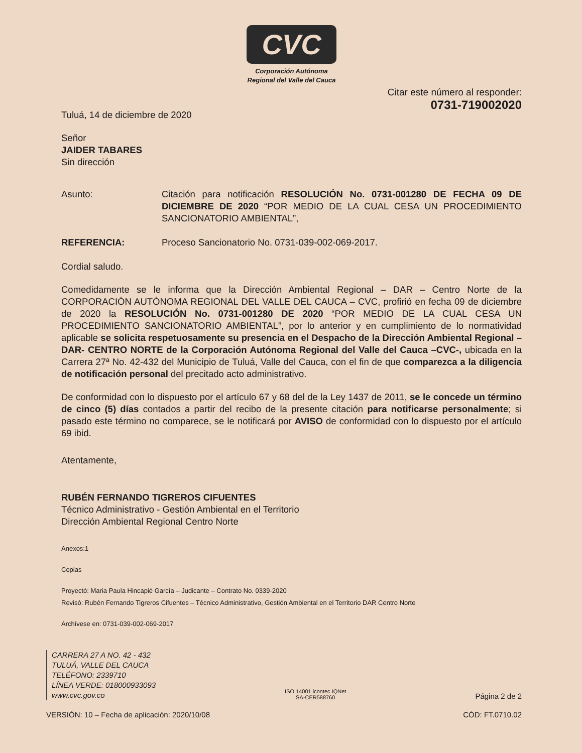CVC
Corporación Autónoma
Regional del Valle del Cauca
Citar este número al responder:
0731-719002020
Tuluá, 14 de diciembre de 2020
Señor
JAIDER TABARES
Sin dirección
Asunto: Citación para notificación RESOLUCIÓN No. 0731-001280 DE FECHA 09 DE DICIEMBRE DE 2020 “POR MEDIO DE LA CUAL CESA UN PROCEDIMIENTO SANCIONATORIO AMBIENTAL”,
REFERENCIA: Proceso Sancionatorio No. 0731-039-002-069-2017.
Cordial saludo.
Comedidamente se le informa que la Dirección Ambiental Regional – DAR – Centro Norte de la CORPORACIÓN AUTÓNOMA REGIONAL DEL VALLE DEL CAUCA – CVC, profirió en fecha 09 de diciembre de 2020 la RESOLUCIÓN No. 0731-001280 DE 2020 “POR MEDIO DE LA CUAL CESA UN PROCEDIMIENTO SANCIONATORIO AMBIENTAL”, por lo anterior y en cumplimiento de lo normatividad aplicable se solicita respetuosamente su presencia en el Despacho de la Dirección Ambiental Regional – DAR- CENTRO NORTE de la Corporación Autónoma Regional del Valle del Cauca –CVC-, ubicada en la Carrera 27ª No. 42-432 del Municipio de Tuluá, Valle del Cauca, con el fin de que comparezca a la diligencia de notificación personal del precitado acto administrativo.
De conformidad con lo dispuesto por el artículo 67 y 68 del de la Ley 1437 de 2011, se le concede un término de cinco (5) días contados a partir del recibo de la presente citación para notificarse personalmente; si pasado este término no comparece, se le notificará por AVISO de conformidad con lo dispuesto por el artículo 69 ibid.
Atentamente,
RUBÉN FERNANDO TIGREROS CIFUENTES
Técnico Administrativo - Gestión Ambiental en el Territorio
Dirección Ambiental Regional Centro Norte
Anexos:1
Copias
Proyectó: Maria Paula Hincapié García – Judicante – Contrato No. 0339-2020
Revisó: Rubén Fernando Tigreros Cifuentes – Técnico Administrativo, Gestión Ambiental en el Territorio DAR Centro Norte
Archívese en: 0731-039-002-069-2017
CARRERA 27 A NO. 42 - 432
TULUÁ, VALLE DEL CAUCA
TELÉFONO: 2339710
LÍNEA VERDE: 018000933093
www.cvc.gov.co
ISO 14001 icontec IQNet
SA-CER588760
Página 2 de 2
VERSIÓN: 10 – Fecha de aplicación: 2020/10/08
CÓD: FT.0710.02